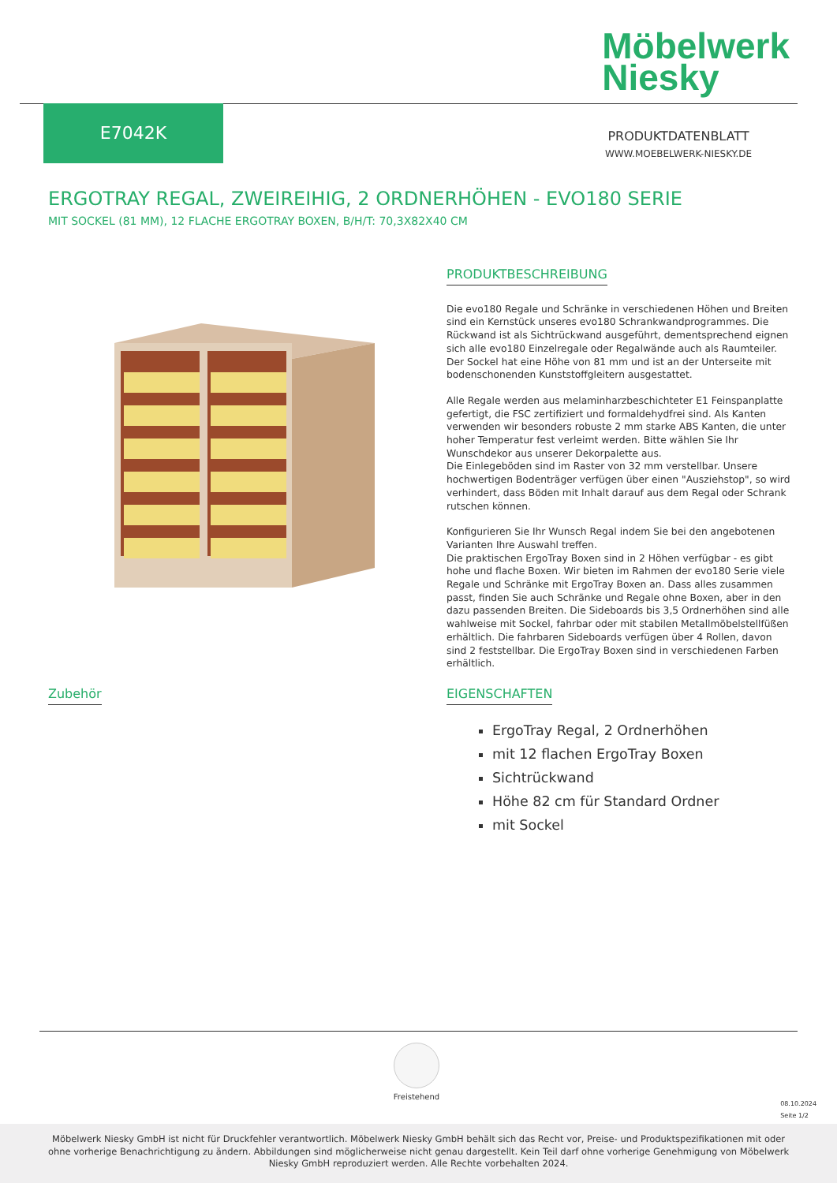Möbelwerk
Niesky
E7042K
PRODUKTDATENBLATT
WWW.MOEBELWERK-NIESKY.DE
ERGOTRAY REGAL, ZWEIREIHIG, 2 ORDNERHÖHEN - EVO180 SERIE
MIT SOCKEL (81 MM), 12 FLACHE ERGOTRAY BOXEN, B/H/T: 70,3X82X40 CM
PRODUKTBESCHREIBUNG
Die evo180 Regale und Schränke in verschiedenen Höhen und Breiten sind ein Kernstück unseres evo180 Schrankwandprogrammes. Die Rückwand ist als Sichtrückwand ausgeführt, dementsprechend eignen sich alle evo180 Einzelregale oder Regalwände auch als Raumteiler. Der Sockel hat eine Höhe von 81 mm und ist an der Unterseite mit bodenschonenden Kunststoffgleitern ausgestattet.
Alle Regale werden aus melaminharzbeschichteter E1 Feinspanplatte gefertigt, die FSC zertifiziert und formaldehydfrei sind. Als Kanten verwenden wir besonders robuste 2 mm starke ABS Kanten, die unter hoher Temperatur fest verleimt werden. Bitte wählen Sie Ihr Wunschdekor aus unserer Dekorpalette aus.
Die Einlegeböden sind im Raster von 32 mm verstellbar. Unsere hochwertigen Bodenträger verfügen über einen "Ausziehstop", so wird verhindert, dass Böden mit Inhalt darauf aus dem Regal oder Schrank rutschen können.
Konfigurieren Sie Ihr Wunsch Regal indem Sie bei den angebotenen Varianten Ihre Auswahl treffen.
Die praktischen ErgoTray Boxen sind in 2 Höhen verfügbar - es gibt hohe und flache Boxen. Wir bieten im Rahmen der evo180 Serie viele Regale und Schränke mit ErgoTray Boxen an. Dass alles zusammen passt, finden Sie auch Schränke und Regale ohne Boxen, aber in den dazu passenden Breiten. Die Sideboards bis 3,5 Ordnerhöhen sind alle wahlweise mit Sockel, fahrbar oder mit stabilen Metallmöbelstellfüßen erhältlich. Die fahrbaren Sideboards verfügen über 4 Rollen, davon sind 2 feststellbar. Die ErgoTray Boxen sind in verschiedenen Farben erhältlich.
Zubehör
EIGENSCHAFTEN
ErgoTray Regal, 2 Ordnerhöhen
mit 12 flachen ErgoTray Boxen
Sichtrückwand
Höhe 82 cm für Standard Ordner
mit Sockel
Freistehend
08.10.2024
Seite 1/2
Möbelwerk Niesky GmbH ist nicht für Druckfehler verantwortlich. Möbelwerk Niesky GmbH behält sich das Recht vor, Preise- und Produktspezifikationen mit oder ohne vorherige Benachrichtigung zu ändern. Abbildungen sind möglicherweise nicht genau dargestellt. Kein Teil darf ohne vorherige Genehmigung von Möbelwerk Niesky GmbH reproduziert werden. Alle Rechte vorbehalten 2024.